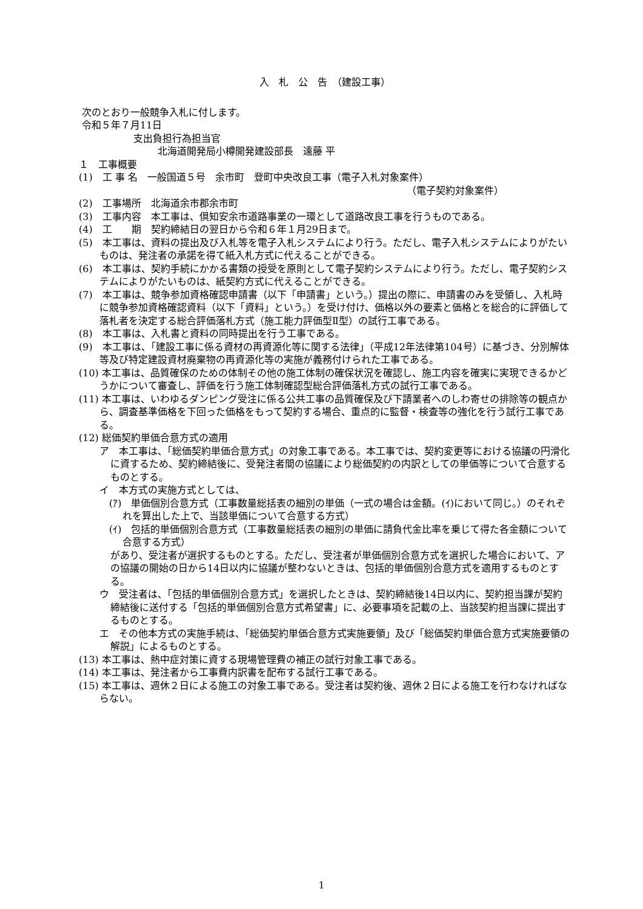入　札　公　告　（建設工事）
次のとおり一般競争入札に付します。
令和５年７月11日
支出負担行為担当官
北海道開発局小樽開発建設部長　遠藤 平
１　工事概要
(1)　工 事 名　一般国道５号　余市町　登町中央改良工事（電子入札対象案件）
（電子契約対象案件）
(2)　工事場所　北海道余市郡余市町
(3)　工事内容　本工事は、倶知安余市道路事業の一環として道路改良工事を行うものである。
(4)　工　　期　契約締結日の翌日から令和６年１月29日まで。
(5)　本工事は、資料の提出及び入札等を電子入札システムにより行う。ただし、電子入札システムによりがたいものは、発注者の承諾を得て紙入札方式に代えることができる。
(6)　本工事は、契約手続にかかる書類の授受を原則として電子契約システムにより行う。ただし、電子契約システムによりがたいものは、紙契約方式に代えることができる。
(7)　本工事は、競争参加資格確認申請書（以下「申請書」という。）提出の際に、申請書のみを受領し、入札時に競争参加資格確認資料（以下「資料」という。）を受け付け、価格以外の要素と価格とを総合的に評価して落札者を決定する総合評価落札方式（施工能力評価型Ⅱ型）の試行工事である。
(8)　本工事は、入札書と資料の同時提出を行う工事である。
(9)　本工事は、「建設工事に係る資材の再資源化等に関する法律」（平成12年法律第104号）に基づき、分別解体等及び特定建設資材廃棄物の再資源化等の実施が義務付けられた工事である。
(10) 本工事は、品質確保のための体制その他の施工体制の確保状況を確認し、施工内容を確実に実現できるかどうかについて審査し、評価を行う施工体制確認型総合評価落札方式の試行工事である。
(11) 本工事は、いわゆるダンピング受注に係る公共工事の品質確保及び下請業者へのしわ寄せの排除等の観点から、調査基準価格を下回った価格をもって契約する場合、重点的に監督・検査等の強化を行う試行工事である。
(12) 総価契約単価合意方式の適用
ア　本工事は、「総価契約単価合意方式」の対象工事である。本工事では、契約変更等における協議の円滑化に資するため、契約締結後に、受発注者間の協議により総価契約の内訳としての単価等について合意するものとする。
イ　本方式の実施方式としては、
(ｱ)　単価個別合意方式（工事数量総括表の細別の単価（一式の場合は金額。(ｲ)において同じ。）のそれぞれを算出した上で、当該単価について合意する方式）
(ｲ)　包括的単価個別合意方式（工事数量総括表の細別の単価に請負代金比率を乗じて得た各金額について合意する方式）
があり、受注者が選択するものとする。ただし、受注者が単価個別合意方式を選択した場合において、アの協議の開始の日から14日以内に協議が整わないときは、包括的単価個別合意方式を適用するものとする。
ウ　受注者は、「包括的単価個別合意方式」を選択したときは、契約締結後14日以内に、契約担当課が契約締結後に送付する「包括的単価個別合意方式希望書」に、必要事項を記載の上、当該契約担当課に提出するものとする。
エ　その他本方式の実施手続は、「総価契約単価合意方式実施要領」及び「総価契約単価合意方式実施要領の解説」によるものとする。
(13) 本工事は、熱中症対策に資する現場管理費の補正の試行対象工事である。
(14) 本工事は、発注者から工事費内訳書を配布する試行工事である。
(15) 本工事は、週休２日による施工の対象工事である。受注者は契約後、週休２日による施工を行わなければならない。
1